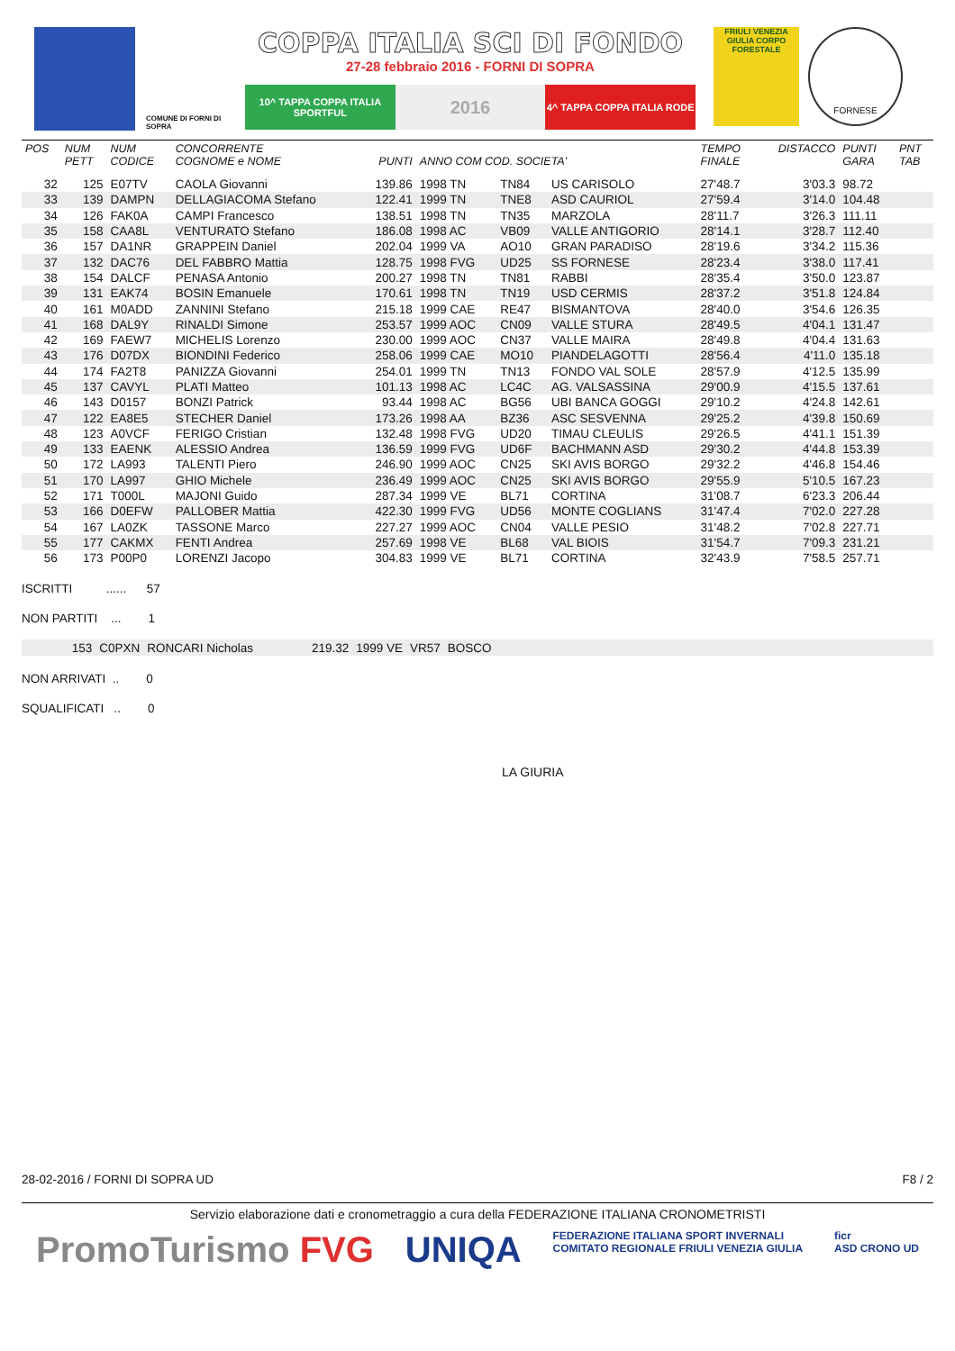COMUNE DI FORNI DI SOPRA
COPPA ITALIA SCI DI FONDO
27-28 febbraio 2016 - FORNI DI SOPRA
10^ TAPPA COPPA ITALIA SPORTFUL
2016
4^ TAPPA COPPA ITALIA RODE
FRIULI VENEZIA GIULIA CORPO FORESTALE
FORNESE
| POS | NUM PETT | NUM CODICE | CONCORRENTE COGNOME e NOME | PUNTI | ANNO COM COD. SOCIETA' | | | TEMPO FINALE | DISTACCO | PUNTI GARA | PNT TAB |
| --- | --- | --- | --- | --- | --- | --- | --- | --- | --- | --- | --- |
| 32 | 125 | E07TV | CAOLA Giovanni | 139.86 | 1998 TN | TN84 | US CARISOLO | 27'48.7 | 3'03.3 | 98.72 | |
| 33 | 139 | DAMPN | DELLAGIACOMA Stefano | 122.41 | 1999 TN | TNE8 | ASD CAURIOL | 27'59.4 | 3'14.0 | 104.48 | |
| 34 | 126 | FAK0A | CAMPI Francesco | 138.51 | 1998 TN | TN35 | MARZOLA | 28'11.7 | 3'26.3 | 111.11 | |
| 35 | 158 | CAA8L | VENTURATO Stefano | 186.08 | 1998 AC | VB09 | VALLE ANTIGORIO | 28'14.1 | 3'28.7 | 112.40 | |
| 36 | 157 | DA1NR | GRAPPEIN Daniel | 202.04 | 1999 VA | AO10 | GRAN PARADISO | 28'19.6 | 3'34.2 | 115.36 | |
| 37 | 132 | DAC76 | DEL FABBRO Mattia | 128.75 | 1998 FVG | UD25 | SS FORNESE | 28'23.4 | 3'38.0 | 117.41 | |
| 38 | 154 | DALCF | PENASA Antonio | 200.27 | 1998 TN | TN81 | RABBI | 28'35.4 | 3'50.0 | 123.87 | |
| 39 | 131 | EAK74 | BOSIN Emanuele | 170.61 | 1998 TN | TN19 | USD CERMIS | 28'37.2 | 3'51.8 | 124.84 | |
| 40 | 161 | M0ADD | ZANNINI Stefano | 215.18 | 1999 CAE | RE47 | BISMANTOVA | 28'40.0 | 3'54.6 | 126.35 | |
| 41 | 168 | DAL9Y | RINALDI Simone | 253.57 | 1999 AOC | CN09 | VALLE STURA | 28'49.5 | 4'04.1 | 131.47 | |
| 42 | 169 | FAEW7 | MICHELIS Lorenzo | 230.00 | 1999 AOC | CN37 | VALLE MAIRA | 28'49.8 | 4'04.4 | 131.63 | |
| 43 | 176 | D07DX | BIONDINI Federico | 258.06 | 1999 CAE | MO10 | PIANDELAGOTTI | 28'56.4 | 4'11.0 | 135.18 | |
| 44 | 174 | FA2T8 | PANIZZA Giovanni | 254.01 | 1999 TN | TN13 | FONDO VAL SOLE | 28'57.9 | 4'12.5 | 135.99 | |
| 45 | 137 | CAVYL | PLATI Matteo | 101.13 | 1998 AC | LC4C | AG. VALSASSINA | 29'00.9 | 4'15.5 | 137.61 | |
| 46 | 143 | D0157 | BONZI Patrick | 93.44 | 1998 AC | BG56 | UBI BANCA GOGGI | 29'10.2 | 4'24.8 | 142.61 | |
| 47 | 122 | EA8E5 | STECHER Daniel | 173.26 | 1998 AA | BZ36 | ASC SESVENNA | 29'25.2 | 4'39.8 | 150.69 | |
| 48 | 123 | A0VCF | FERIGO Cristian | 132.48 | 1998 FVG | UD20 | TIMAU CLEULIS | 29'26.5 | 4'41.1 | 151.39 | |
| 49 | 133 | EAENK | ALESSIO Andrea | 136.59 | 1999 FVG | UD6F | BACHMANN ASD | 29'30.2 | 4'44.8 | 153.39 | |
| 50 | 172 | LA993 | TALENTI Piero | 246.90 | 1999 AOC | CN25 | SKI AVIS BORGO | 29'32.2 | 4'46.8 | 154.46 | |
| 51 | 170 | LA997 | GHIO Michele | 236.49 | 1999 AOC | CN25 | SKI AVIS BORGO | 29'55.9 | 5'10.5 | 167.23 | |
| 52 | 171 | T000L | MAJONI Guido | 287.34 | 1999 VE | BL71 | CORTINA | 31'08.7 | 6'23.3 | 206.44 | |
| 53 | 166 | D0EFW | PALLOBER Mattia | 422.30 | 1999 FVG | UD56 | MONTE COGLIANS | 31'47.4 | 7'02.0 | 227.28 | |
| 54 | 167 | LA0ZK | TASSONE Marco | 227.27 | 1999 AOC | CN04 | VALLE PESIO | 31'48.2 | 7'02.8 | 227.71 | |
| 55 | 177 | CAKMX | FENTI Andrea | 257.69 | 1998 VE | BL68 | VAL BIOIS | 31'54.7 | 7'09.3 | 231.21 | |
| 56 | 173 | P00P0 | LORENZI Jacopo | 304.83 | 1999 VE | BL71 | CORTINA | 32'43.9 | 7'58.5 | 257.71 | |
ISCRITTI ...... 57
NON PARTITI ... 1
| | 153 | C0PXN | RONCARI Nicholas | 219.32 | 1999 VE | VR57 | BOSCO |
NON ARRIVATI .. 0
SQUALIFICATI .. 0
LA GIURIA
28-02-2016 / FORNI DI SOPRA UD F8 / 2
Servizio elaborazione dati e cronometraggio a cura della FEDERAZIONE ITALIANA CRONOMETRISTI
PromoTurismo FVG UNIQA FEDERAZIONE ITALIANA SPORT INVERNALI
COMITATO REGIONALE FRIULI VENEZIA GIULIA ficr
ASD CRONO UD